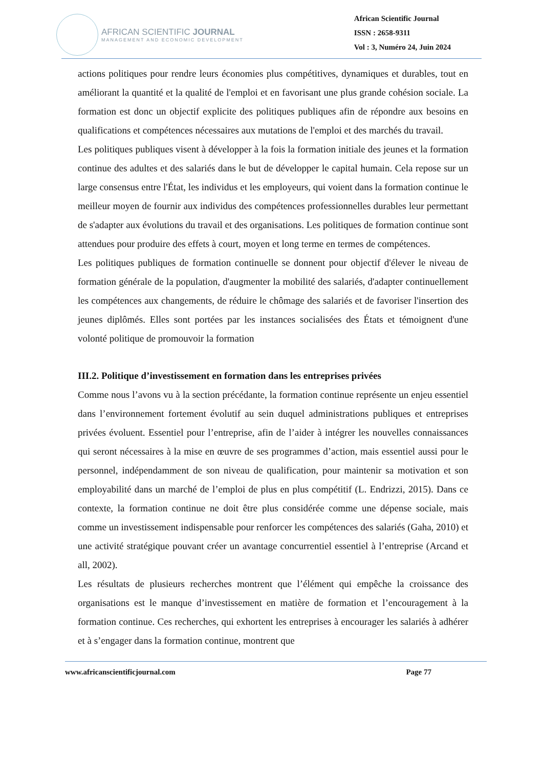AFRICAN SCIENTIFIC JOURNAL
MANAGEMENT AND ECONOMIC DEVELOPMENT
African Scientific Journal
ISSN : 2658-9311
Vol : 3, Numéro 24, Juin 2024
actions politiques pour rendre leurs économies plus compétitives, dynamiques et durables, tout en améliorant la quantité et la qualité de l'emploi et en favorisant une plus grande cohésion sociale. La formation est donc un objectif explicite des politiques publiques afin de répondre aux besoins en qualifications et compétences nécessaires aux mutations de l'emploi et des marchés du travail.
Les politiques publiques visent à développer à la fois la formation initiale des jeunes et la formation continue des adultes et des salariés dans le but de développer le capital humain. Cela repose sur un large consensus entre l'État, les individus et les employeurs, qui voient dans la formation continue le meilleur moyen de fournir aux individus des compétences professionnelles durables leur permettant de s'adapter aux évolutions du travail et des organisations. Les politiques de formation continue sont attendues pour produire des effets à court, moyen et long terme en termes de compétences.
Les politiques publiques de formation continuelle se donnent pour objectif d'élever le niveau de formation générale de la population, d'augmenter la mobilité des salariés, d'adapter continuellement les compétences aux changements, de réduire le chômage des salariés et de favoriser l'insertion des jeunes diplômés. Elles sont portées par les instances socialisées des États et témoignent d'une volonté politique de promouvoir la formation
III.2. Politique d’investissement en formation dans les entreprises privées
Comme nous l’avons vu à la section précédante, la formation continue représente un enjeu essentiel dans l’environnement fortement évolutif au sein duquel administrations publiques et entreprises privées évoluent. Essentiel pour l’entreprise, afin de l’aider à intégrer les nouvelles connaissances qui seront nécessaires à la mise en œuvre de ses programmes d’action, mais essentiel aussi pour le personnel, indépendamment de son niveau de qualification, pour maintenir sa motivation et son employabilité dans un marché de l’emploi de plus en plus compétitif (L. Endrizzi, 2015). Dans ce contexte, la formation continue ne doit être plus considérée comme une dépense sociale, mais comme un investissement indispensable pour renforcer les compétences des salariés (Gaha, 2010) et une activité stratégique pouvant créer un avantage concurrentiel essentiel à l’entreprise (Arcand et all, 2002).
Les résultats de plusieurs recherches montrent que l’élément qui empêche la croissance des organisations est le manque d’investissement en matière de formation et l’encouragement à la formation continue. Ces recherches, qui exhortent les entreprises à encourager les salariés à adhérer et à s’engager dans la formation continue, montrent que
www.africanscientificjournal.com Page 77